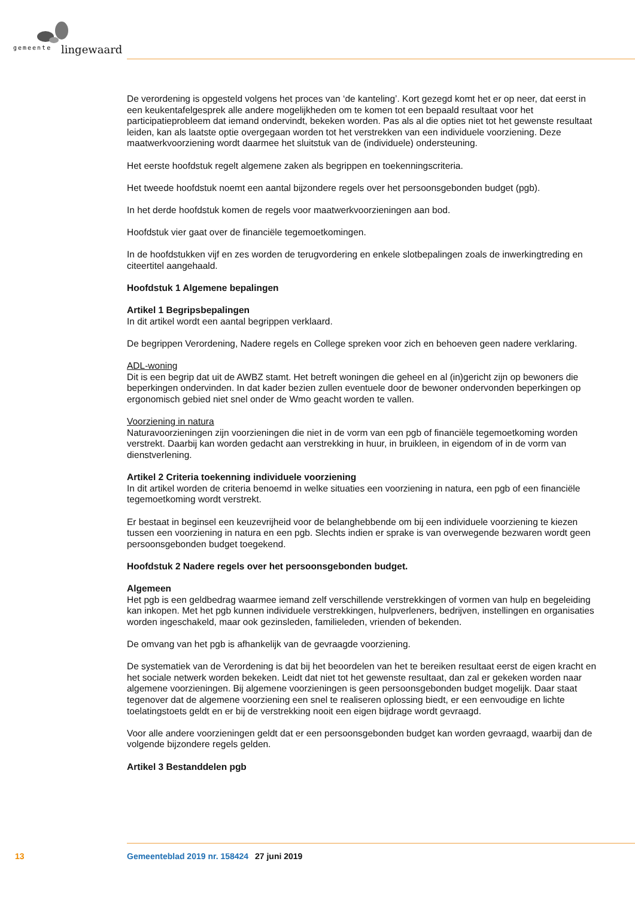gemeente lingewaard
De verordening is opgesteld volgens het proces van ‘de kanteling’. Kort gezegd komt het er op neer, dat eerst in een keukentafelgesprek alle andere mogelijkheden om te komen tot een bepaald resultaat voor het participatieprobleem dat iemand ondervindt, bekeken worden. Pas als al die opties niet tot het gewenste resultaat leiden, kan als laatste optie overgegaan worden tot het verstrekken van een individuele voorziening. Deze maatwerkvoorziening wordt daarmee het sluitstuk van de (individuele) ondersteuning.
Het eerste hoofdstuk regelt algemene zaken als begrippen en toekenningscriteria.
Het tweede hoofdstuk noemt een aantal bijzondere regels over het persoonsgebonden budget (pgb).
In het derde hoofdstuk komen de regels voor maatwerkvoorzieningen aan bod.
Hoofdstuk vier gaat over de financiële tegemoetkomingen.
In de hoofdstukken vijf en zes worden de terugvordering en enkele slotbepalingen zoals de inwerkingtreding en citeertitel aangehaald.
Hoofdstuk 1 Algemene bepalingen
Artikel 1 Begripsbepalingen
In dit artikel wordt een aantal begrippen verklaard.
De begrippen Verordening, Nadere regels en College spreken voor zich en behoeven geen nadere verklaring.
ADL-woning
Dit is een begrip dat uit de AWBZ stamt. Het betreft woningen die geheel en al (in)gericht zijn op bewoners die beperkingen ondervinden. In dat kader bezien zullen eventuele door de bewoner ondervonden beperkingen op ergonomisch gebied niet snel onder de Wmo geacht worden te vallen.
Voorziening in natura
Naturavoorzieningen zijn voorzieningen die niet in de vorm van een pgb of financiële tegemoetkoming worden verstrekt. Daarbij kan worden gedacht aan verstrekking in huur, in bruikleen, in eigendom of in de vorm van dienstverlening.
Artikel 2 Criteria toekenning individuele voorziening
In dit artikel worden de criteria benoemd in welke situaties een voorziening in natura, een pgb of een financiële tegemoetkoming wordt verstrekt.
Er bestaat in beginsel een keuzevrijheid voor de belanghebbende om bij een individuele voorziening te kiezen tussen een voorziening in natura en een pgb. Slechts indien er sprake is van overwegende bezwaren wordt geen persoonsgebonden budget toegekend.
Hoofdstuk 2 Nadere regels over het persoonsgebonden budget.
Algemeen
Het pgb is een geldbedrag waarmee iemand zelf verschillende verstrekkingen of vormen van hulp en begeleiding kan inkopen. Met het pgb kunnen individuele verstrekkingen, hulpverleners, bedrijven, instellingen en organisaties worden ingeschakeld, maar ook gezinsleden, familieleden, vrienden of bekenden.
De omvang van het pgb is afhankelijk van de gevraagde voorziening.
De systematiek van de Verordening is dat bij het beoordelen van het te bereiken resultaat eerst de eigen kracht en het sociale netwerk worden bekeken. Leidt dat niet tot het gewenste resultaat, dan zal er gekeken worden naar algemene voorzieningen. Bij algemene voorzieningen is geen persoonsgebonden budget mogelijk. Daar staat tegenover dat de algemene voorziening een snel te realiseren oplossing biedt, er een eenvoudige en lichte toelatingstoets geldt en er bij de verstrekking nooit een eigen bijdrage wordt gevraagd.
Voor alle andere voorzieningen geldt dat er een persoonsgebonden budget kan worden gevraagd, waarbij dan de volgende bijzondere regels gelden.
Artikel 3 Bestanddelen pgb
13 Gemeenteblad 2019 nr. 158424 27 juni 2019